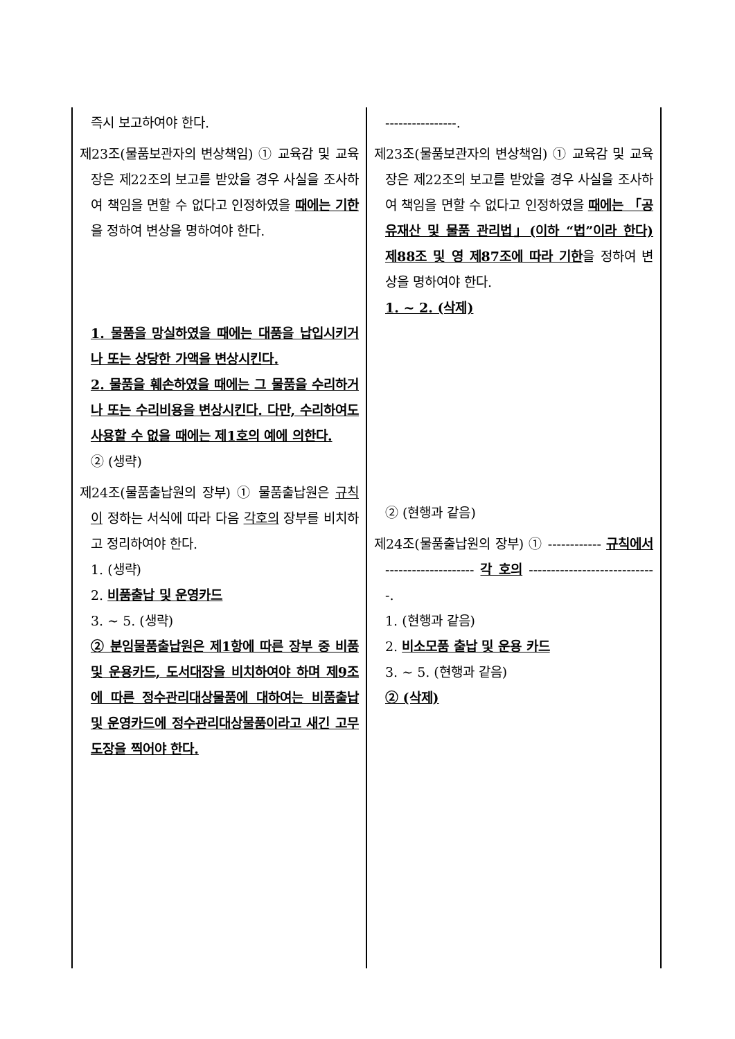| 즉시 보고하여야 한다. 제23조(물품보관자의 변상책임) ① 교육감 및 교육장은 제22조의 보고를 받았을 경우 사실을 조사하여 책임을 면할 수 없다고 인정하였을 때에는 기한 을 정하여 변상을 명하여야 한다. 1. 물품을 망실하였을 때에는 대품을 납입시키거나 또는 상당한 가액을 변상시킨다. 2. 물품을 훼손하였을 때에는 그 물품을 수리하거나 또는 수리비용을 변상시킨다. 다만, 수리하여도 사용할 수 없을 때에는 제1호의 예에 의한다. ② (생략) 제24조(물품출납원의 장부) ① 물품출납원은 규칙이 정하는 서식에 따라 다음 각호의 장부를 비치하고 정리하여야 한다. 1. (생략) 2. 비품출납 및 운영카드 3. ~ 5. (생략) ② 분임물품출납원은 제1항에 따른 장부 중 비품 및 운용카드, 도서대장을 비치하여야 하며 제9조에 따른 정수관리대상물품에 대하여는 비품출납 및 운영카드에 정수관리대상물품이라고 새긴 고무도장을 찍어야 한다. | ----------------. 제23조(물품보관자의 변상책임) ① 교육감 및 교육장은 제22조의 보고를 받았을 경우 사실을 조사하여 책임을 면할 수 없다고 인정하였을 때에는 「공유재산 및 물품 관리법」(이하 “법”이라 한다) 제88조 및 영 제87조에 따라 기한 을 정하여 변상을 명하여야 한다. 1. ~ 2. (삭제) ② (현행과 같음) 제24조(물품출납원의 장부) ① ------------ 규칙에서 -------------------- 각 호의 -----------------------------. 1. (현행과 같음) 2. 비소모품 출납 및 운용 카드 3. ~ 5. (현행과 같음) ② (삭제) |